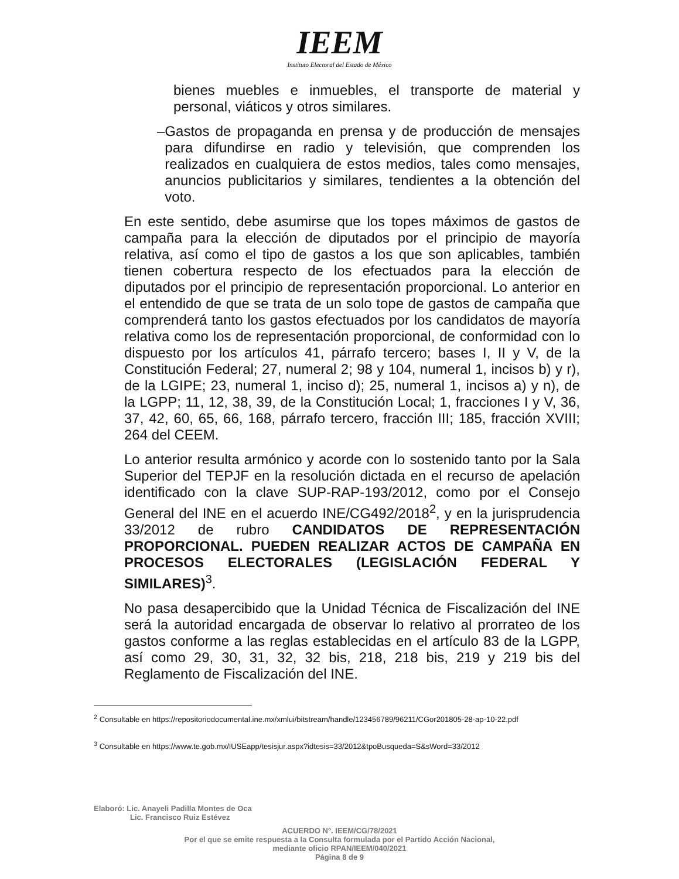IEEM
Instituto Electoral del Estado de México
bienes muebles e inmuebles, el transporte de material y personal, viáticos y otros similares.
– Gastos de propaganda en prensa y de producción de mensajes para difundirse en radio y televisión, que comprenden los realizados en cualquiera de estos medios, tales como mensajes, anuncios publicitarios y similares, tendientes a la obtención del voto.
En este sentido, debe asumirse que los topes máximos de gastos de campaña para la elección de diputados por el principio de mayoría relativa, así como el tipo de gastos a los que son aplicables, también tienen cobertura respecto de los efectuados para la elección de diputados por el principio de representación proporcional. Lo anterior en el entendido de que se trata de un solo tope de gastos de campaña que comprenderá tanto los gastos efectuados por los candidatos de mayoría relativa como los de representación proporcional, de conformidad con lo dispuesto por los artículos 41, párrafo tercero; bases I, II y V, de la Constitución Federal; 27, numeral 2; 98 y 104, numeral 1, incisos b) y r), de la LGIPE; 23, numeral 1, inciso d); 25, numeral 1, incisos a) y n), de la LGPP; 11, 12, 38, 39, de la Constitución Local; 1, fracciones I y V, 36, 37, 42, 60, 65, 66, 168, párrafo tercero, fracción III; 185, fracción XVIII; 264 del CEEM.
Lo anterior resulta armónico y acorde con lo sostenido tanto por la Sala Superior del TEPJF en la resolución dictada en el recurso de apelación identificado con la clave SUP-RAP-193/2012, como por el Consejo General del INE en el acuerdo INE/CG492/2018<sup>2</sup>, y en la jurisprudencia 33/2012 de rubro CANDIDATOS DE REPRESENTACIÓN PROPORCIONAL. PUEDEN REALIZAR ACTOS DE CAMPAÑA EN PROCESOS ELECTORALES (LEGISLACIÓN FEDERAL Y SIMILARES)<sup>3</sup>.
No pasa desapercibido que la Unidad Técnica de Fiscalización del INE será la autoridad encargada de observar lo relativo al prorrateo de los gastos conforme a las reglas establecidas en el artículo 83 de la LGPP, así como 29, 30, 31, 32, 32 bis, 218, 218 bis, 219 y 219 bis del Reglamento de Fiscalización del INE.
<sup>2</sup> Consultable en https://repositoriodocumental.ine.mx/xmlui/bitstream/handle/123456789/96211/CGor201805-28-ap-10-22.pdf
<sup>3</sup> Consultable en https://www.te.gob.mx/IUSEapp/tesisjur.aspx?idtesis=33/2012&tpoBusqueda=S&sWord=33/2012
Elaboró: Lic. Anayeli Padilla Montes de Oca
Lic. Francisco Ruiz Estévez
ACUERDO N°. IEEM/CG/78/2021
Por el que se emite respuesta a la Consulta formulada por el Partido Acción Nacional,
mediante oficio RPAN/IEEM/040/2021
Página 8 de 9